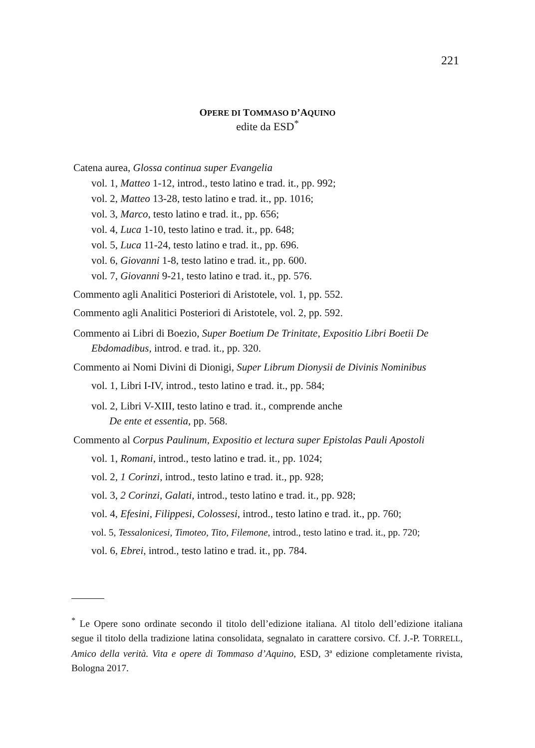221
OPERE DI TOMMASO D’AQUINO
edite da ESD<sup>*</sup>
Catena aurea, Glossa continua super Evangelia
vol. 1, Matteo 1-12, introd., testo latino e trad. it., pp. 992;
vol. 2, Matteo 13-28, testo latino e trad. it., pp. 1016;
vol. 3, Marco, testo latino e trad. it., pp. 656;
vol. 4, Luca 1-10, testo latino e trad. it., pp. 648;
vol. 5, Luca 11-24, testo latino e trad. it., pp. 696.
vol. 6, Giovanni 1-8, testo latino e trad. it., pp. 600.
vol. 7, Giovanni 9-21, testo latino e trad. it., pp. 576.
Commento agli Analitici Posteriori di Aristotele, vol. 1, pp. 552.
Commento agli Analitici Posteriori di Aristotele, vol. 2, pp. 592.
Commento ai Libri di Boezio, Super Boetium De Trinitate, Expositio Libri Boetii De Ebdomadibus, introd. e trad. it., pp. 320.
Commento ai Nomi Divini di Dionigi, Super Librum Dionysii de Divinis Nominibus
vol. 1, Libri I-IV, introd., testo latino e trad. it., pp. 584;
vol. 2, Libri V-XIII, testo latino e trad. it., comprende anche
De ente et essentia, pp. 568.
Commento al Corpus Paulinum, Expositio et lectura super Epistolas Pauli Apostoli
vol. 1, Romani, introd., testo latino e trad. it., pp. 1024;
vol. 2, 1 Corinzi, introd., testo latino e trad. it., pp. 928;
vol. 3, 2 Corinzi, Galati, introd., testo latino e trad. it., pp. 928;
vol. 4, Efesini, Filippesi, Colossesi, introd., testo latino e trad. it., pp. 760;
vol. 5, Tessalonicesi, Timoteo, Tito, Filemone, introd., testo latino e trad. it., pp. 720;
vol. 6, Ebrei, introd., testo latino e trad. it., pp. 784.
<sup>*</sup> Le Opere sono ordinate secondo il titolo dell’edizione italiana. Al titolo dell’edizione italiana segue il titolo della tradizione latina consolidata, segnalato in carattere corsivo. Cf. J.-P. TORRELL, Amico della verità. Vita e opere di Tommaso d’Aquino, ESD, 3ª edizione completamente rivista, Bologna 2017.